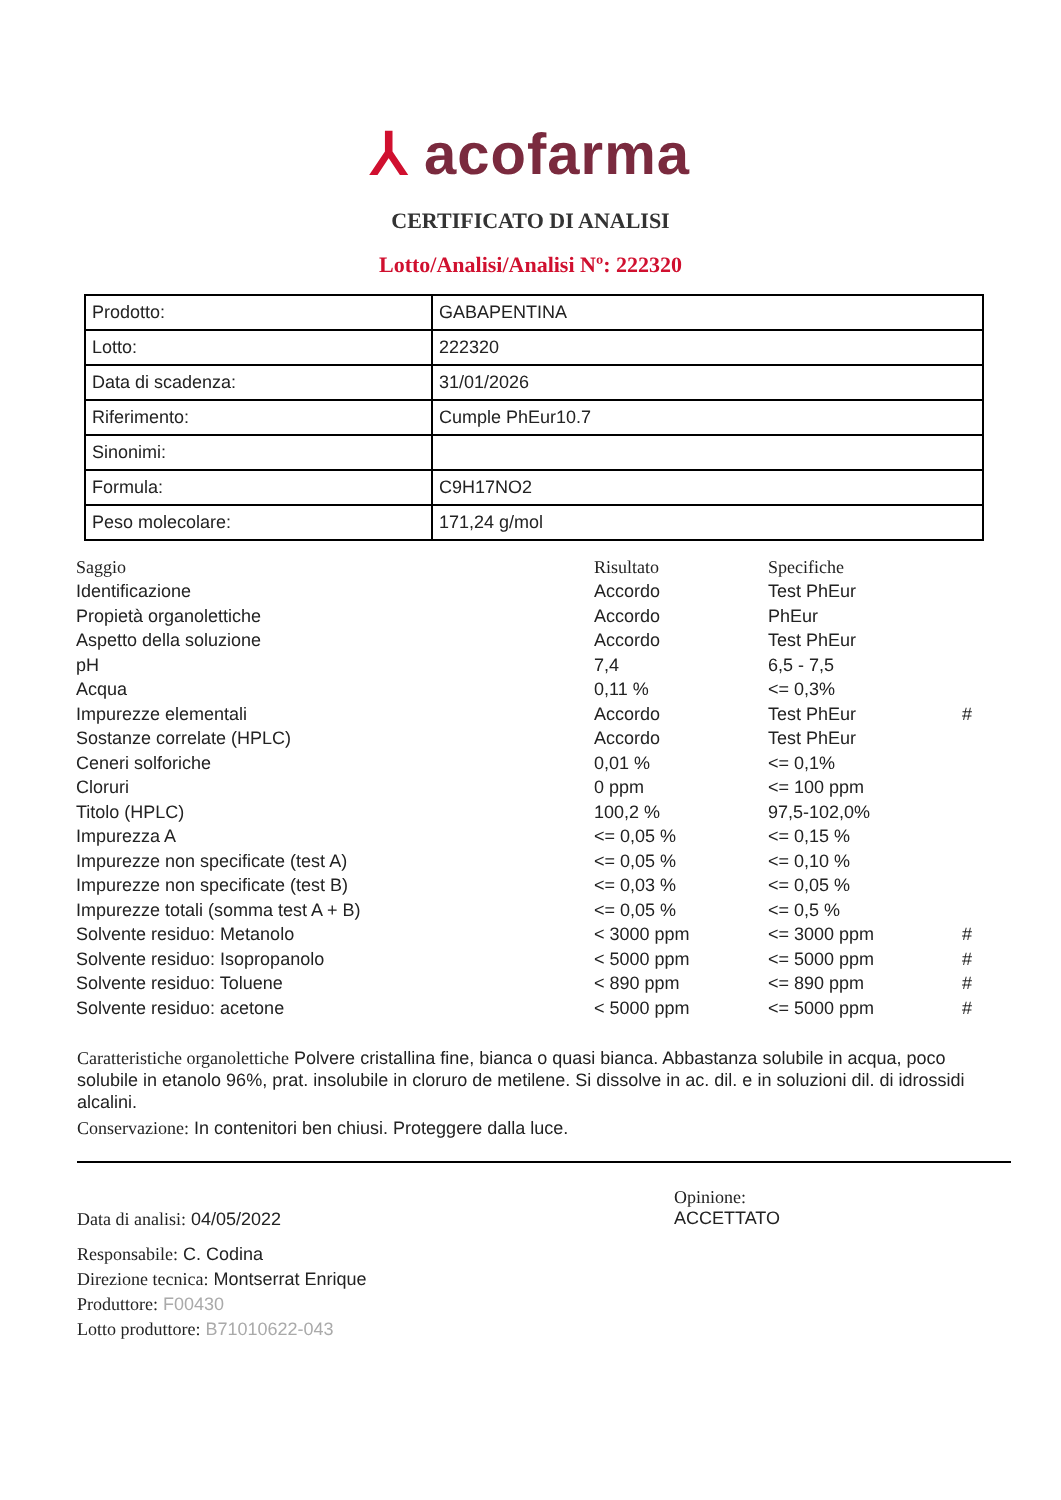⅄ acofarma
CERTIFICATO DI ANALISI
Lotto/Analisi/Analisi Nº: 222320
| Prodotto: | GABAPENTINA |
| Lotto: | 222320 |
| Data di scadenza: | 31/01/2026 |
| Riferimento: | Cumple PhEur10.7 |
| Sinonimi: | |
| Formula: | C9H17NO2 |
| Peso molecolare: | 171,24 g/mol |
| Saggio | Risultato | Specifiche | |
| --- | --- | --- | --- |
| Identificazione | Accordo | Test PhEur | |
| Propietà organolettiche | Accordo | PhEur | |
| Aspetto della soluzione | Accordo | Test PhEur | |
| pH | 7,4 | 6,5 - 7,5 | |
| Acqua | 0,11 % | <= 0,3% | |
| Impurezze elementali | Accordo | Test PhEur | # |
| Sostanze correlate (HPLC) | Accordo | Test PhEur | |
| Ceneri solforiche | 0,01 % | <= 0,1% | |
| Cloruri | 0 ppm | <= 100 ppm | |
| Titolo (HPLC) | 100,2 % | 97,5-102,0% | |
| Impurezza A | <= 0,05 % | <= 0,15 % | |
| Impurezze non specificate (test A) | <= 0,05 % | <= 0,10 % | |
| Impurezze non specificate (test B) | <= 0,03 % | <= 0,05 % | |
| Impurezze totali (somma test A + B) | <= 0,05 % | <= 0,5 % | |
| Solvente residuo: Metanolo | < 3000 ppm | <= 3000 ppm | # |
| Solvente residuo: Isopropanolo | < 5000 ppm | <= 5000 ppm | # |
| Solvente residuo: Toluene | < 890 ppm | <= 890 ppm | # |
| Solvente residuo: acetone | < 5000 ppm | <= 5000 ppm | # |
Caratteristiche organolettiche Polvere cristallina fine, bianca o quasi bianca. Abbastanza solubile in acqua, poco solubile in etanolo 96%, prat. insolubile in cloruro de metilene. Si dissolve in ac. dil. e in soluzioni dil. di idrossidi alcalini.
Conservazione: In contenitori ben chiusi. Proteggere dalla luce.
Data di analisi: 04/05/2022
Responsabile: C. Codina
Direzione tecnica: Montserrat Enrique
Produttore: F00430
Lotto produttore: B71010622-043
Opinione:
ACCETTATO